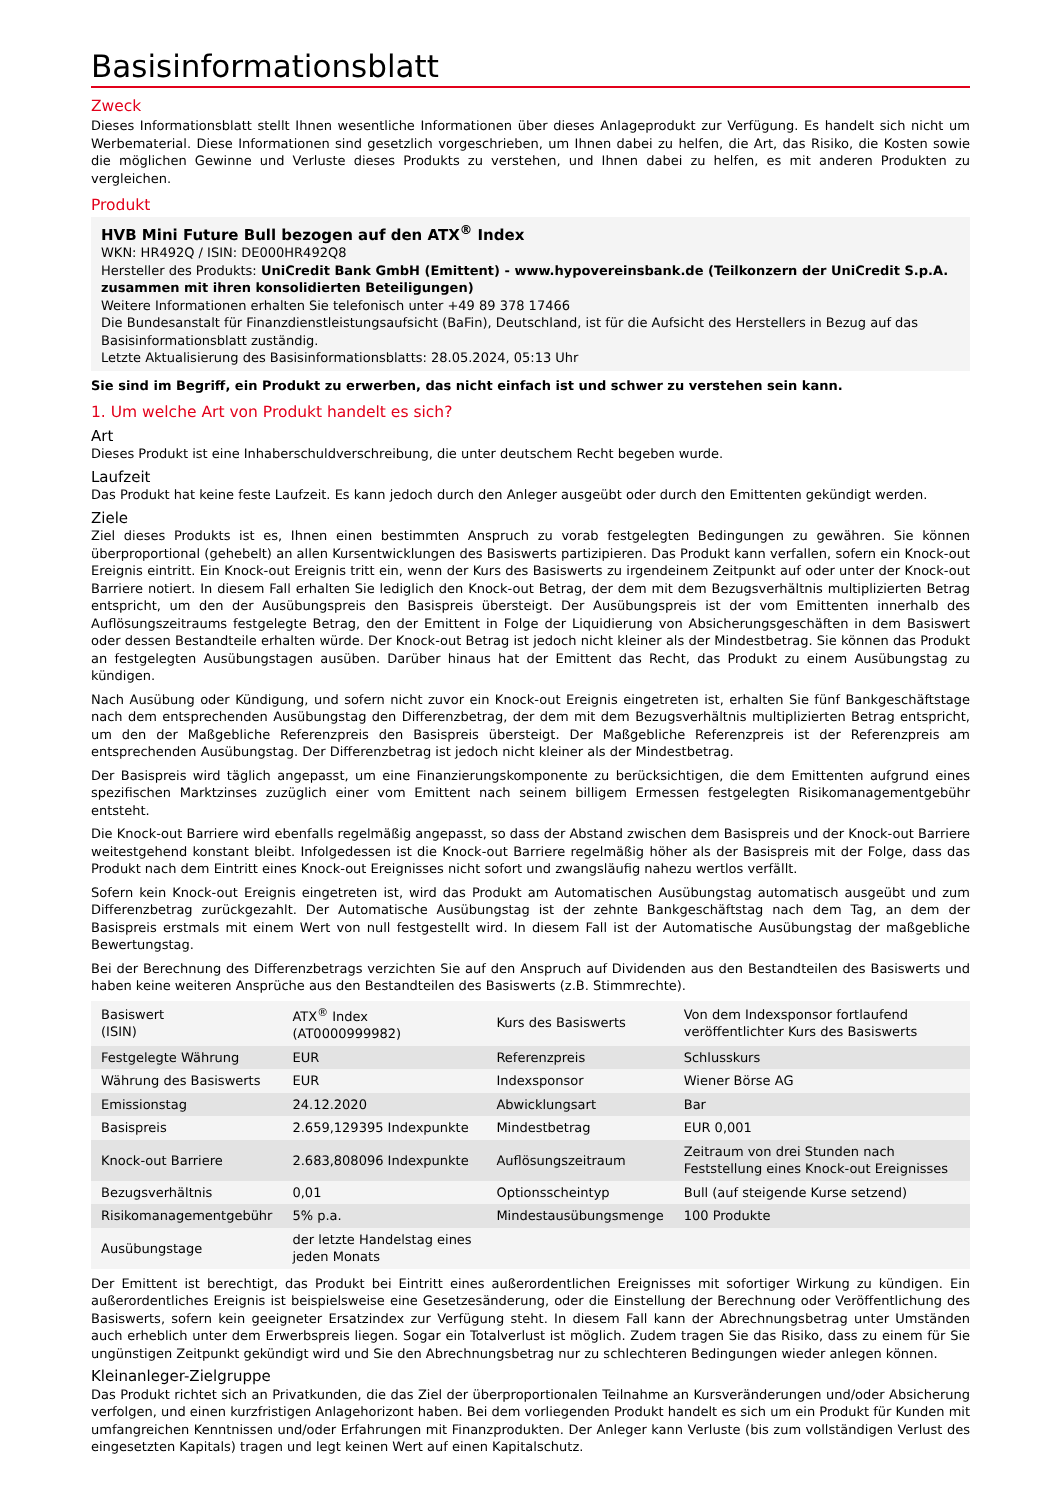Basisinformationsblatt
Zweck
Dieses Informationsblatt stellt Ihnen wesentliche Informationen über dieses Anlageprodukt zur Verfügung. Es handelt sich nicht um Werbematerial. Diese Informationen sind gesetzlich vorgeschrieben, um Ihnen dabei zu helfen, die Art, das Risiko, die Kosten sowie die möglichen Gewinne und Verluste dieses Produkts zu verstehen, und Ihnen dabei zu helfen, es mit anderen Produkten zu vergleichen.
Produkt
HVB Mini Future Bull bezogen auf den ATX<sup>®</sup> Index
WKN: HR492Q / ISIN: DE000HR492Q8
Hersteller des Produkts: UniCredit Bank GmbH (Emittent) - www.hypovereinsbank.de (Teilkonzern der UniCredit S.p.A. zusammen mit ihren konsolidierten Beteiligungen)
Weitere Informationen erhalten Sie telefonisch unter +49 89 378 17466
Die Bundesanstalt für Finanzdienstleistungsaufsicht (BaFin), Deutschland, ist für die Aufsicht des Herstellers in Bezug auf das Basisinformationsblatt zuständig.
Letzte Aktualisierung des Basisinformationsblatts: 28.05.2024, 05:13 Uhr
Sie sind im Begriff, ein Produkt zu erwerben, das nicht einfach ist und schwer zu verstehen sein kann.
1. Um welche Art von Produkt handelt es sich?
Art
Dieses Produkt ist eine Inhaberschuldverschreibung, die unter deutschem Recht begeben wurde.
Laufzeit
Das Produkt hat keine feste Laufzeit. Es kann jedoch durch den Anleger ausgeübt oder durch den Emittenten gekündigt werden.
Ziele
Ziel dieses Produkts ist es, Ihnen einen bestimmten Anspruch zu vorab festgelegten Bedingungen zu gewähren. Sie können überproportional (gehebelt) an allen Kursentwicklungen des Basiswerts partizipieren. Das Produkt kann verfallen, sofern ein Knock-out Ereignis eintritt. Ein Knock-out Ereignis tritt ein, wenn der Kurs des Basiswerts zu irgendeinem Zeitpunkt auf oder unter der Knock-out Barriere notiert. In diesem Fall erhalten Sie lediglich den Knock-out Betrag, der dem mit dem Bezugsverhältnis multiplizierten Betrag entspricht, um den der Ausübungspreis den Basispreis übersteigt. Der Ausübungspreis ist der vom Emittenten innerhalb des Auflösungszeitraums festgelegte Betrag, den der Emittent in Folge der Liquidierung von Absicherungsgeschäften in dem Basiswert oder dessen Bestandteile erhalten würde. Der Knock-out Betrag ist jedoch nicht kleiner als der Mindestbetrag. Sie können das Produkt an festgelegten Ausübungstagen ausüben. Darüber hinaus hat der Emittent das Recht, das Produkt zu einem Ausübungstag zu kündigen.
Nach Ausübung oder Kündigung, und sofern nicht zuvor ein Knock-out Ereignis eingetreten ist, erhalten Sie fünf Bankgeschäftstage nach dem entsprechenden Ausübungstag den Differenzbetrag, der dem mit dem Bezugsverhältnis multiplizierten Betrag entspricht, um den der Maßgebliche Referenzpreis den Basispreis übersteigt. Der Maßgebliche Referenzpreis ist der Referenzpreis am entsprechenden Ausübungstag. Der Differenzbetrag ist jedoch nicht kleiner als der Mindestbetrag.
Der Basispreis wird täglich angepasst, um eine Finanzierungskomponente zu berücksichtigen, die dem Emittenten aufgrund eines spezifischen Marktzinses zuzüglich einer vom Emittent nach seinem billigem Ermessen festgelegten Risikomanagementgebühr entsteht.
Die Knock-out Barriere wird ebenfalls regelmäßig angepasst, so dass der Abstand zwischen dem Basispreis und der Knock-out Barriere weitestgehend konstant bleibt. Infolgedessen ist die Knock-out Barriere regelmäßig höher als der Basispreis mit der Folge, dass das Produkt nach dem Eintritt eines Knock-out Ereignisses nicht sofort und zwangsläufig nahezu wertlos verfällt.
Sofern kein Knock-out Ereignis eingetreten ist, wird das Produkt am Automatischen Ausübungstag automatisch ausgeübt und zum Differenzbetrag zurückgezahlt. Der Automatische Ausübungstag ist der zehnte Bankgeschäftstag nach dem Tag, an dem der Basispreis erstmals mit einem Wert von null festgestellt wird. In diesem Fall ist der Automatische Ausübungstag der maßgebliche Bewertungstag.
Bei der Berechnung des Differenzbetrags verzichten Sie auf den Anspruch auf Dividenden aus den Bestandteilen des Basiswerts und haben keine weiteren Ansprüche aus den Bestandteilen des Basiswerts (z.B. Stimmrechte).
| Basiswert (ISIN) | ATX<sup>®</sup> Index (AT0000999982) | Kurs des Basiswerts | Von dem Indexsponsor fortlaufend veröffentlichter Kurs des Basiswerts |
| Festgelegte Währung | EUR | Referenzpreis | Schlusskurs |
| Währung des Basiswerts | EUR | Indexsponsor | Wiener Börse AG |
| Emissionstag | 24.12.2020 | Abwicklungsart | Bar |
| Basispreis | 2.659,129395 Indexpunkte | Mindestbetrag | EUR 0,001 |
| Knock-out Barriere | 2.683,808096 Indexpunkte | Auflösungszeitraum | Zeitraum von drei Stunden nach Feststellung eines Knock-out Ereignisses |
| Bezugsverhältnis | 0,01 | Optionsscheintyp | Bull (auf steigende Kurse setzend) |
| Risikomanagementgebühr | 5% p.a. | Mindestausübungsmenge | 100 Produkte |
| Ausübungstage | der letzte Handelstag eines jeden Monats | | |
Der Emittent ist berechtigt, das Produkt bei Eintritt eines außerordentlichen Ereignisses mit sofortiger Wirkung zu kündigen. Ein außerordentliches Ereignis ist beispielsweise eine Gesetzesänderung, oder die Einstellung der Berechnung oder Veröffentlichung des Basiswerts, sofern kein geeigneter Ersatzindex zur Verfügung steht. In diesem Fall kann der Abrechnungsbetrag unter Umständen auch erheblich unter dem Erwerbspreis liegen. Sogar ein Totalverlust ist möglich. Zudem tragen Sie das Risiko, dass zu einem für Sie ungünstigen Zeitpunkt gekündigt wird und Sie den Abrechnungsbetrag nur zu schlechteren Bedingungen wieder anlegen können.
Kleinanleger-Zielgruppe
Das Produkt richtet sich an Privatkunden, die das Ziel der überproportionalen Teilnahme an Kursveränderungen und/oder Absicherung verfolgen, und einen kurzfristigen Anlagehorizont haben. Bei dem vorliegenden Produkt handelt es sich um ein Produkt für Kunden mit umfangreichen Kenntnissen und/oder Erfahrungen mit Finanzprodukten. Der Anleger kann Verluste (bis zum vollständigen Verlust des eingesetzten Kapitals) tragen und legt keinen Wert auf einen Kapitalschutz.